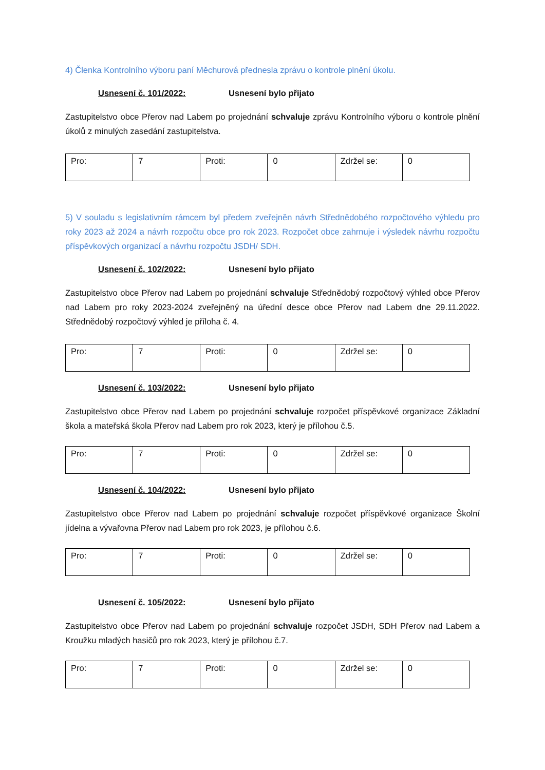4) Členka Kontrolního výboru paní Měchurová přednesla zprávu o kontrole plnění úkolu.
Usnesení č. 101/2022: Usnesení bylo přijato
Zastupitelstvo obce Přerov nad Labem po projednání schvaluje zprávu Kontrolního výboru o kontrole plnění úkolů z minulých zasedání zastupitelstva.
| Pro: | 7 | Proti: | 0 | Zdržel se: | 0 |
5) V souladu s legislativním rámcem byl předem zveřejněn návrh Střednědobého rozpočtového výhledu pro roky 2023 až 2024 a návrh rozpočtu obce pro rok 2023. Rozpočet obce zahrnuje i výsledek návrhu rozpočtu příspěvkových organizací a návrhu rozpočtu JSDH/ SDH.
Usnesení č. 102/2022: Usnesení bylo přijato
Zastupitelstvo obce Přerov nad Labem po projednání schvaluje Střednědobý rozpočtový výhled obce Přerov nad Labem pro roky 2023-2024 zveřejněný na úřední desce obce Přerov nad Labem dne 29.11.2022. Střednědobý rozpočtový výhled je příloha č. 4.
| Pro: | 7 | Proti: | 0 | Zdržel se: | 0 |
Usnesení č. 103/2022: Usnesení bylo přijato
Zastupitelstvo obce Přerov nad Labem po projednání schvaluje rozpočet příspěvkové organizace Základní škola a mateřská škola Přerov nad Labem pro rok 2023, který je přílohou č.5.
| Pro: | 7 | Proti: | 0 | Zdržel se: | 0 |
Usnesení č. 104/2022: Usnesení bylo přijato
Zastupitelstvo obce Přerov nad Labem po projednání schvaluje rozpočet příspěvkové organizace Školní jídelna a vývařovna Přerov nad Labem pro rok 2023, je přílohou č.6.
| Pro: | 7 | Proti: | 0 | Zdržel se: | 0 |
Usnesení č. 105/2022: Usnesení bylo přijato
Zastupitelstvo obce Přerov nad Labem po projednání schvaluje rozpočet JSDH, SDH Přerov nad Labem a Kroužku mladých hasičů pro rok 2023, který je přílohou č.7.
| Pro: | 7 | Proti: | 0 | Zdržel se: | 0 |